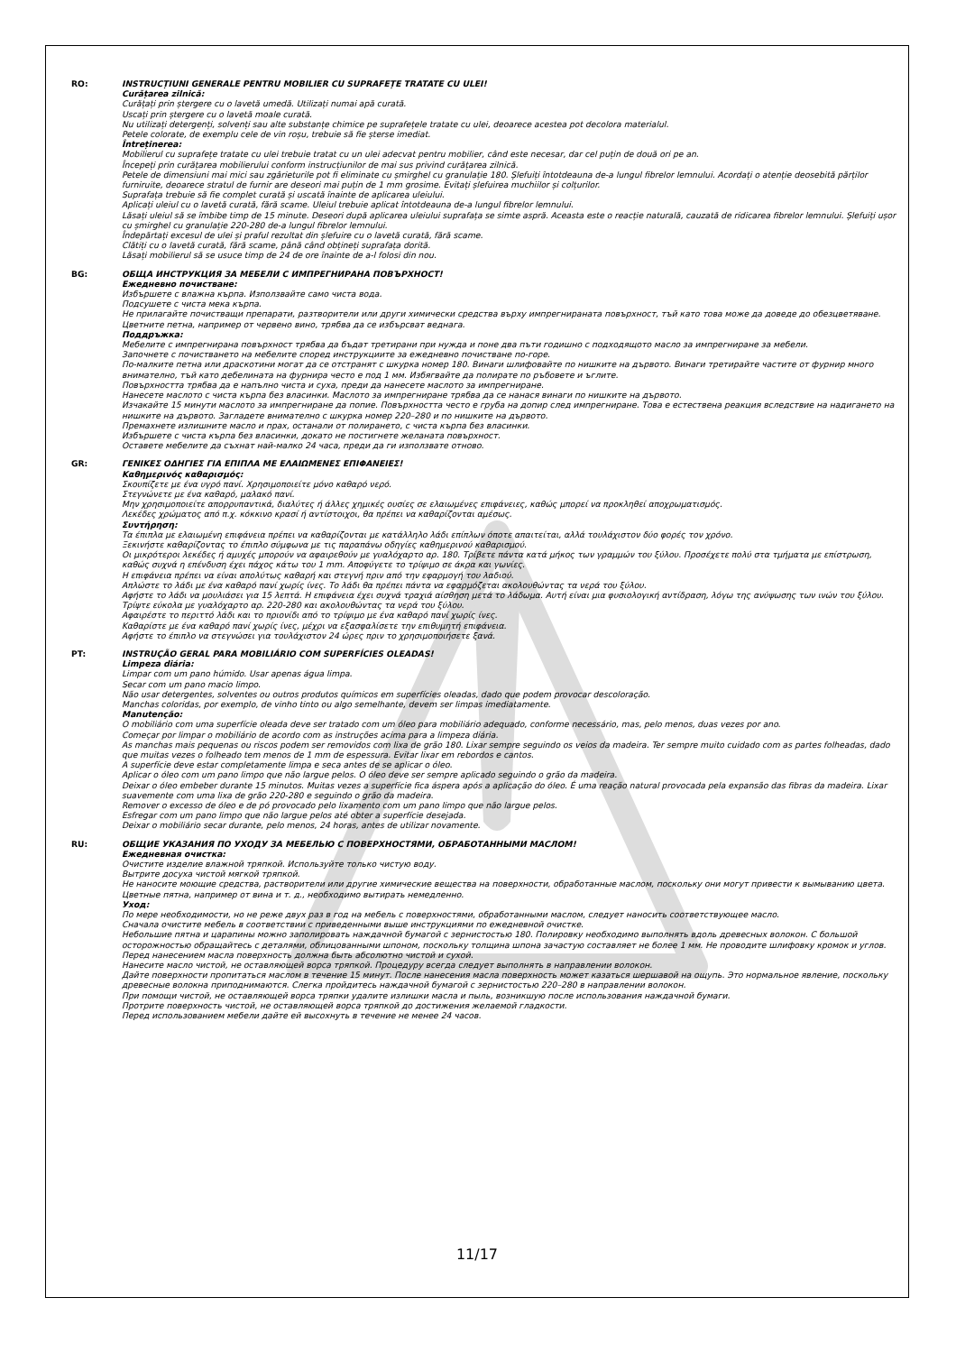RO: INSTRUCȚIUNI GENERALE PENTRU MOBILIER CU SUPRAFEȚE TRATATE CU ULEI!
Curățarea zilnică:
Curățați prin ștergere cu o lavetă umedă. Utilizați numai apă curată.
Uscați prin ștergere cu o lavetă moale curată.
Nu utilizați detergenți, solvenți sau alte substanțe chimice pe suprafețele tratate cu ulei, deoarece acestea pot decolora materialul.
Petele colorate, de exemplu cele de vin roșu, trebuie să fie șterse imediat.
Întreținerea:
Mobilierul cu suprafețe tratate cu ulei trebuie tratat cu un ulei adecvat pentru mobilier, când este necesar, dar cel puțin de două ori pe an.
Începeți prin curățarea mobilierului conform instrucțiunilor de mai sus privind curățarea zilnică.
Petele de dimensiuni mai mici sau zgârieturile pot fi eliminate cu șmirghel cu granulație 180. Șlefuiți întotdeauna de-a lungul fibrelor lemnului. Acordați o atenție deosebită părților furniruite, deoarece stratul de furnir are deseori mai puțin de 1 mm grosime. Evitați șlefuirea muchiilor și colțurilor.
Suprafața trebuie să fie complet curată și uscată înainte de aplicarea uleiului.
Aplicați uleiul cu o lavetă curată, fără scame. Uleiul trebuie aplicat întotdeauna de-a lungul fibrelor lemnului.
Lăsați uleiul să se îmbibe timp de 15 minute. Deseori după aplicarea uleiului suprafața se simte aspră. Aceasta este o reacție naturală, cauzată de ridicarea fibrelor lemnului. Șlefuiți ușor cu șmirghel cu granulație 220-280 de-a lungul fibrelor lemnului.
Îndepărtați excesul de ulei și praful rezultat din șlefuire cu o lavetă curată, fără scame.
Clătiți cu o lavetă curată, fără scame, până când obțineți suprafața dorită.
Lăsați mobilierul să se usuce timp de 24 de ore înainte de a-l folosi din nou.
BG: ОБЩА ИНСТРУКЦИЯ ЗА МЕБЕЛИ С ИМПРЕГНИРАНА ПОВЪРХНОСТ!
Ежедневно почистване:
Избършете с влажна кърпа. Използвайте само чиста вода.
Подсушете с чиста мека кърпа.
Не прилагайте почистващи препарати, разтворители или други химически средства върху импрегнираната повърхност, тъй като това може да доведе до обезцветяване.
Цветните петна, например от червено вино, трябва да се избърсват веднага.
Поддръжка:
Мебелите с импрегнирана повърхност трябва да бъдат третирани при нужда и поне два пъти годишно с подходящото масло за импрегниране за мебели.
Започнете с почистването на мебелите според инструкциите за ежедневно почистване по-горе.
По-малките петна или драскотини могат да се отстранят с шкурка номер 180. Винаги шлифовайте по нишките на дървото. Винаги третирайте частите от фурнир много внимателно, тъй като дебелината на фурнира често е под 1 мм. Избягвайте да полирате по ръбовете и ъглите.
Повърхността трябва да е напълно чиста и суха, преди да нанесете маслото за импрегниране.
Нанесете маслото с чиста кърпа без власинки. Маслото за импрегниране трябва да се нанася винаги по нишките на дървото.
Изчакайте 15 минути маслото за импрегниране да попие. Повърхността често е груба на допир след импрегниране. Това е естествена реакция вследствие на надигането на нишките на дървото. Загладете внимателно с шкурка номер 220–280 и по нишките на дървото.
Премахнете излишните масло и прах, останали от полирането, с чиста кърпа без власинки.
Избършете с чиста кърпа без власинки, докато не постигнете желаната повърхност.
Оставете мебелите да съхнат най-малко 24 часа, преди да ги използвате отново.
GR: ΓΕΝΙΚΕΣ ΟΔΗΓΙΕΣ ΓΙΑ ΕΠΙΠΛΑ ΜΕ ΕΛΑΙΩΜΕΝΕΣ ΕΠΙΦΑΝΕΙΕΣ!
Καθημερινός καθαρισμός:
Σκουπίζετε με ένα υγρό πανί. Χρησιμοποιείτε μόνο καθαρό νερό.
Στεγνώνετε με ένα καθαρό, μαλακό πανί.
Μην χρησιμοποιείτε απορρυπαντικά, διαλύτες ή άλλες χημικές ουσίες σε ελαιωμένες επιφάνειες, καθώς μπορεί να προκληθεί αποχρωματισμός.
Λεκέδες χρώματος από π.χ. κόκκινο κρασί ή αντίστοιχοι, θα πρέπει να καθαρίζονται αμέσως.
Συντήρηση:
Τα έπιπλα με ελαιωμένη επιφάνεια πρέπει να καθαρίζονται με κατάλληλο λάδι επίπλων όποτε απαιτείται, αλλά τουλάχιστον δύο φορές τον χρόνο.
Ξεκινήστε καθαρίζοντας το έπιπλο σύμφωνα με τις παραπάνω οδηγίες καθημερινού καθαρισμού.
Οι μικρότεροι λεκέδες ή αμυχές μπορούν να αφαιρεθούν με γυαλόχαρτο αρ. 180. Τρίβετε πάντα κατά μήκος των γραμμών του ξύλου. Προσέχετε πολύ στα τμήματα με επίστρωση, καθώς συχνά η επένδυση έχει πάχος κάτω του 1 mm. Αποφύγετε το τρίψιμο σε άκρα και γωνίες.
Η επιφάνεια πρέπει να είναι απολύτως καθαρή και στεγνή πριν από την εφαρμογή του λαδιού.
Απλώστε το λάδι με ένα καθαρό πανί χωρίς ίνες. Το λάδι θα πρέπει πάντα να εφαρμόζεται ακολουθώντας τα νερά του ξύλου.
Αφήστε το λάδι να μουλιάσει για 15 λεπτά. Η επιφάνεια έχει συχνά τραχιά αίσθηση μετά το λάδωμα. Αυτή είναι μια φυσιολογική αντίδραση, λόγω της ανύψωσης των ινών του ξύλου. Τρίψτε εύκολα με γυαλόχαρτο αρ. 220-280 και ακολουθώντας τα νερά του ξύλου.
Αφαιρέστε το περιττό λάδι και το πριονίδι από το τρίψιμο με ένα καθαρό πανί χωρίς ίνες.
Καθαρίστε με ένα καθαρό πανί χωρίς ίνες, μέχρι να εξασφαλίσετε την επιθυμητή επιφάνεια.
Αφήστε το έπιπλο να στεγνώσει για τουλάχιστον 24 ώρες πριν το χρησιμοποιήσετε ξανά.
PT: INSTRUÇÃO GERAL PARA MOBILIÁRIO COM SUPERFÍCIES OLEADAS!
Limpeza diária:
Limpar com um pano húmido. Usar apenas água limpa.
Secar com um pano macio limpo.
Não usar detergentes, solventes ou outros produtos químicos em superfícies oleadas, dado que podem provocar descoloração.
Manchas coloridas, por exemplo, de vinho tinto ou algo semelhante, devem ser limpas imediatamente.
Manutenção:
O mobiliário com uma superfície oleada deve ser tratado com um óleo para mobiliário adequado, conforme necessário, mas, pelo menos, duas vezes por ano.
Começar por limpar o mobiliário de acordo com as instruções acima para a limpeza diária.
As manchas mais pequenas ou riscos podem ser removidos com lixa de grão 180. Lixar sempre seguindo os veios da madeira. Ter sempre muito cuidado com as partes folheadas, dado que muitas vezes o folheado tem menos de 1 mm de espessura. Evitar lixar em rebordos e cantos.
A superfície deve estar completamente limpa e seca antes de se aplicar o óleo.
Aplicar o óleo com um pano limpo que não largue pelos. O óleo deve ser sempre aplicado seguindo o grão da madeira.
Deixar o óleo embeber durante 15 minutos. Muitas vezes a superfície fica áspera após a aplicação do óleo. É uma reação natural provocada pela expansão das fibras da madeira. Lixar suavemente com uma lixa de grão 220-280 e seguindo o grão da madeira.
Remover o excesso de óleo e de pó provocado pelo lixamento com um pano limpo que não largue pelos.
Esfregar com um pano limpo que não largue pelos até obter a superfície desejada.
Deixar o mobiliário secar durante, pelo menos, 24 horas, antes de utilizar novamente.
RU: ОБЩИЕ УКАЗАНИЯ ПО УХОДУ ЗА МЕБЕЛЬЮ С ПОВЕРХНОСТЯМИ, ОБРАБОТАННЫМИ МАСЛОМ!
Ежедневная очистка:
Очистите изделие влажной тряпкой. Используйте только чистую воду.
Вытрите досуха чистой мягкой тряпкой.
Не наносите моющие средства, растворители или другие химические вещества на поверхности, обработанные маслом, поскольку они могут привести к вымыванию цвета.
Цветные пятна, например от вина и т. д., необходимо вытирать немедленно.
Уход:
По мере необходимости, но не реже двух раз в год на мебель с поверхностями, обработанными маслом, следует наносить соответствующее масло.
Сначала очистите мебель в соответствии с приведенными выше инструкциями по ежедневной очистке.
Небольшие пятна и царапины можно заполировать наждачной бумагой с зернистостью 180. Полировку необходимо выполнять вдоль древесных волокон. С большой осторожностью обращайтесь с деталями, облицованными шпоном, поскольку толщина шпона зачастую составляет не более 1 мм. Не проводите шлифовку кромок и углов.
Перед нанесением масла поверхность должна быть абсолютно чистой и сухой.
Нанесите масло чистой, не оставляющей ворса тряпкой. Процедуру всегда следует выполнять в направлении волокон.
Дайте поверхности пропитаться маслом в течение 15 минут. После нанесения масла поверхность может казаться шершавой на ощупь. Это нормальное явление, поскольку древесные волокна приподнимаются. Слегка пройдитесь наждачной бумагой с зернистостью 220–280 в направлении волокон.
При помощи чистой, не оставляющей ворса тряпки удалите излишки масла и пыль, возникшую после использования наждачной бумаги.
Протрите поверхность чистой, не оставляющей ворса тряпкой до достижения желаемой гладкости.
Перед использованием мебели дайте ей высохнуть в течение не менее 24 часов.
11/17